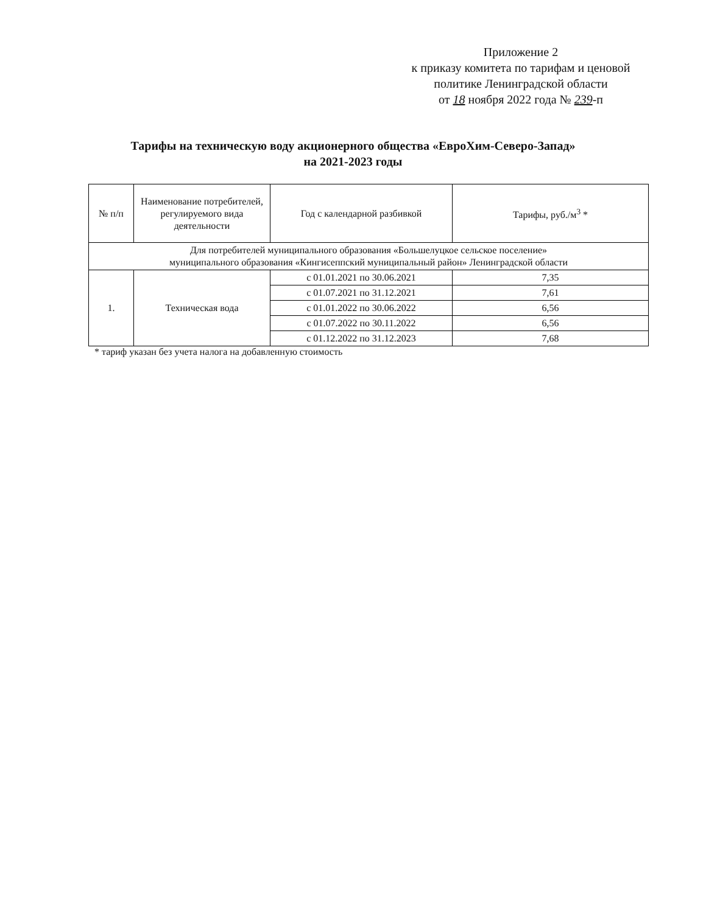Приложение 2
к приказу комитета по тарифам и ценовой
политике Ленинградской области
от 18 ноября 2022 года № 239-п
Тарифы на техническую воду акционерного общества «ЕвроХим-Северо-Запад»
на 2021-2023 годы
| № п/п | Наименование потребителей, регулируемого вида деятельности | Год с календарной разбивкой | Тарифы, руб./м<sup>3</sup> * |
| --- | --- | --- | --- |
| Для потребителей муниципального образования «Большелуцкое сельское поселение» муниципального образования «Кингисеппский муниципальный район» Ленинградской области | | | |
| 1. | Техническая вода | с 01.01.2021 по 30.06.2021 | 7,35 |
| | | с 01.07.2021 по 31.12.2021 | 7,61 |
| | | с 01.01.2022 по 30.06.2022 | 6,56 |
| | | с 01.07.2022 по 30.11.2022 | 6,56 |
| | | с 01.12.2022 по 31.12.2023 | 7,68 |
* тариф указан без учета налога на добавленную стоимость